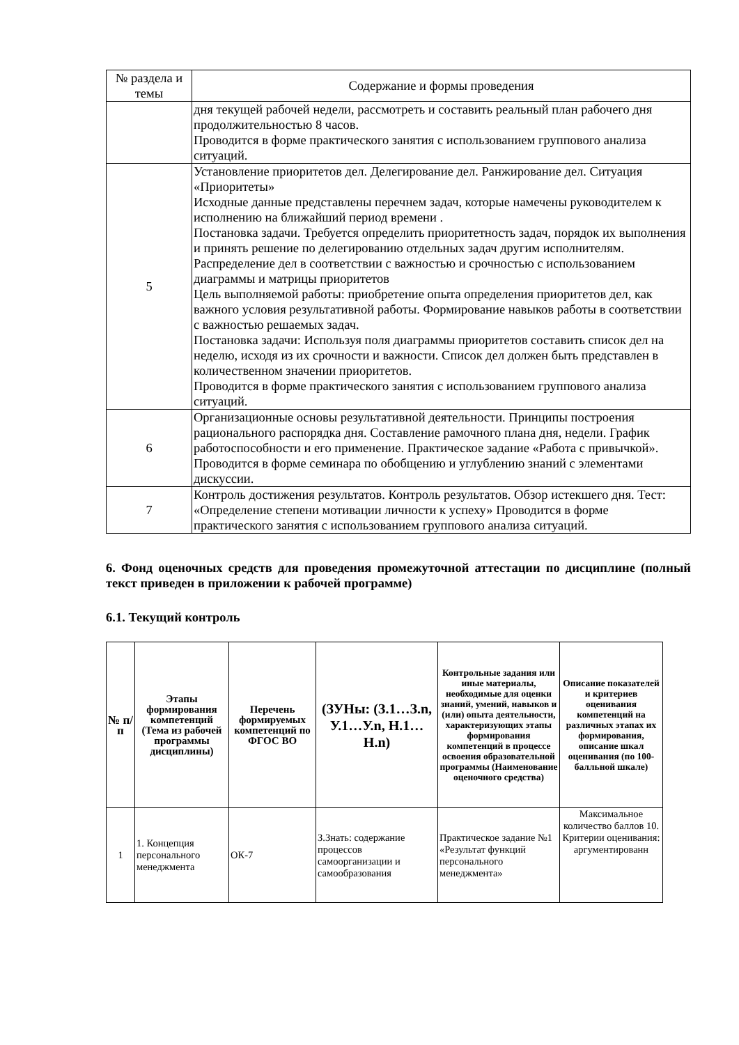| № раздела и темы | Содержание и формы проведения |
| --- | --- |
| | дня текущей рабочей недели, рассмотреть и составить реальный план рабочего дня продолжительностью 8 часов. Проводится в форме практического занятия с использованием группового анализа ситуаций. |
| 5 | Установление приоритетов дел. Делегирование дел. Ранжирование дел. Ситуация «Приоритеты» Исходные данные представлены перечнем задач, которые намечены руководителем к исполнению на ближайший период времени . Постановка задачи. Требуется определить приоритетность задач, порядок их выполнения и принять решение по делегированию отдельных задач другим исполнителям. Распределение дел в соответствии с важностью и срочностью с использованием диаграммы и матрицы приоритетов Цель выполняемой работы: приобретение опыта определения приоритетов дел, как важного условия результативной работы. Формирование навыков работы в соответствии с важностью решаемых задач. Постановка задачи: Используя поля диаграммы приоритетов составить список дел на неделю, исходя из их срочности и важности. Список дел должен быть представлен в количественном значении приоритетов. Проводится в форме практического занятия с использованием группового анализа ситуаций. |
| 6 | Организационные основы результативной деятельности. Принципы построения рационального распорядка дня. Составление рамочного плана дня, недели. График работоспособности и его применение. Практическое задание «Работа с привычкой». Проводится в форме семинара по обобщению и углублению знаний с элементами дискуссии. |
| 7 | Контроль достижения результатов. Контроль результатов. Обзор истекшего дня. Тест: «Определение степени мотивации личности к успеху» Проводится в форме практического занятия с использованием группового анализа ситуаций. |
6. Фонд оценочных средств для проведения промежуточной аттестации по дисциплине (полный текст приведен в приложении к рабочей программе)
6.1. Текущий контроль
| № п/п | Этапы формирования компетенций (Тема из рабочей программы дисциплины) | Перечень формируемых компетенций по ФГОС ВО | (ЗУНы: (З.1…З.n, У.1…У.n, Н.1…Н.n) | Контрольные задания или иные материалы, необходимые для оценки знаний, умений, навыков и (или) опыта деятельности, характеризующих этапы формирования компетенций в процессе освоения образовательной программы (Наименование оценочного средства) | Описание показателей и критериев оценивания компетенций на различных этапах их формирования, описание шкал оценивания (по 100-балльной шкале) |
| --- | --- | --- | --- | --- | --- |
| 1 | 1. Концепция персонального менеджмента | ОК-7 | З.Знать: содержание процессов самоорганизации и самообразования | Практическое задание №1 «Результат функций персонального менеджмента» | Максимальное количество баллов 10. Критерии оценивания: аргументированн |